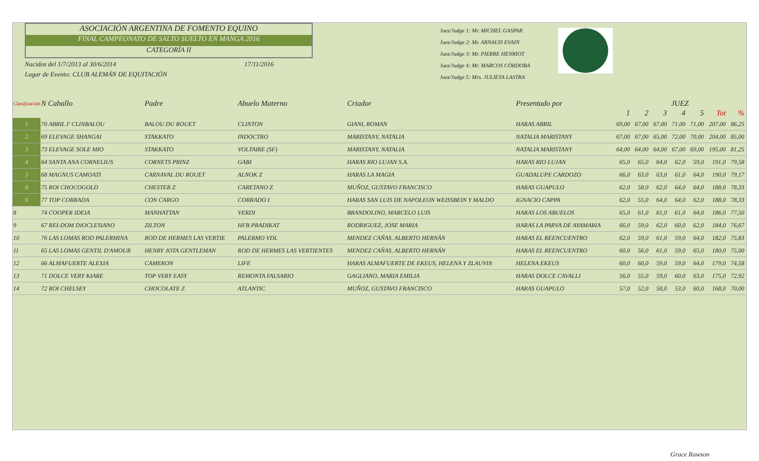ASOCIACIÓN ARGENTINA DE FOMENTO EQUINO
FINAL CAMPEONATO DE SALTO SUELTO EN MANGA 2016
CATEGORÍA II
Nacidos del 1/7/2013 al 30/6/2014 17/11/2016
Lugar de Evento: CLUB ALEMÁN DE EQUITACIÓN
Juez/Judge 1: Mr. MICHEL GASPAR
Juez/Judge 2: Mr. ARNAUD EVAIN
Juez/Judge 3: Mr. PIERRE HENRIOT
Juez/Judge 4: Mr. MARCOS CÓRDOBA
Juez/Judge 5: Mrs. JULIETA LASTRA
| Clasificación | N Caballo | Padre | Abuelo Materno | Criador | Presentado por | JUEZ | | | | | | |
| --- | --- | --- | --- | --- | --- | --- | --- | --- | --- | --- | --- | --- |
| | | | | | | 1 | 2 | 3 | 4 | 5 | Tot | % |
| 1 | 70 ABRIL I' CLINBALOU | BALOU DU ROUET | CLINTON | GIANI, ROMAN | HARAS ABRIL | 69,00 | 67,00 | 67,00 | 71,00 | 71,00 | 207,00 | 86,25 |
| 2 | 69 ELEVAGE SHANGAI | STAKKATO | INDOCTRO | MARISTANY, NATALIA | NATALIA MARISTANY | 67,00 | 67,00 | 65,00 | 72,00 | 70,00 | 204,00 | 85,00 |
| 3 | 73 ELEVAGE SOLE MIO | STAKKATO | VOLTAIRE (SF) | MARISTANY, NATALIA | NATALIA MARISTANY | 64,00 | 64,00 | 64,00 | 67,00 | 69,00 | 195,00 | 81,25 |
| 4 | 64 SANTA ANA CORNELIUS | CORNETS PRINZ | GABI | HARAS RIO LUJAN S.A. | HARAS RIO LUJAN | 65,0 | 65,0 | 64,0 | 62,0 | 59,0 | 191,0 | 79,58 |
| 5 | 68 MAGNUS CAMOATI | CARNAVAL DU ROUET | ALNOK Z | HARAS LA MAGIA | GUADALUPE CARDOZO | 66,0 | 63,0 | 63,0 | 61,0 | 64,0 | 190,0 | 79,17 |
| 6 | 75 ROI CHOCOGOLD | CHESTER Z | CARETANO Z | MUÑOZ, GUSTAVO FRANCISCO | HARAS GUAPULO | 62,0 | 58,0 | 62,0 | 64,0 | 64,0 | 188,0 | 78,33 |
| 6 | 77 TOP CORRADA | CON CARGO | CORRADO I | HARAS SAN LUIS DE NAPOLEON WEISSBEIN Y MALDO | IGNACIO CAPPA | 62,0 | 55,0 | 64,0 | 64,0 | 62,0 | 188,0 | 78,33 |
| 8 | 74 COOPER IDEIA | MANHATTAN | VERDI | BRANDOLINO, MARCELO LUIS | HARAS LOS ABUELOS | 65,0 | 61,0 | 61,0 | 61,0 | 64,0 | 186,0 | 77,50 |
| 9 | 67 REI-DOM DIOCLESIANO | ZILTON | HFB PRADIKAT | RODRIGUEZ, JOSE MARIA | HARAS LA PARVA DE AYAMARIA | 66,0 | 59,0 | 62,0 | 60,0 | 62,0 | 184,0 | 76,67 |
| 10 | 76 LAS LOMAS ROD PALERMINA | ROD DE HERMES LAS VERTIE | PALERMO VDL | MENDEZ CAÑAS, ALBERTO HERNÁN | HARAS EL REENCUENTRO | 62,0 | 59,0 | 61,0 | 59,0 | 64,0 | 182,0 | 75,83 |
| 11 | 65 LAS LOMAS GENTIL D'AMOUR | HENRY JOTA GENTLEMAN | ROD DE HERMES LAS VERTIENTES | MENDEZ CAÑAS, ALBERTO HERNÁN | HARAS EL REENCUENTRO | 60,0 | 56,0 | 61,0 | 59,0 | 65,0 | 180,0 | 75,00 |
| 12 | 66 ALMAFUERTE ALEXIA | CAMERON | LIFE | HARAS ALMAFUERTE DE EKEUS, HELENA Y ZLAUVIN | HELENA EKEUS | 60,0 | 60,0 | 59,0 | 59,0 | 64,0 | 179,0 | 74,58 |
| 13 | 71 DOLCE VERY KIARE | TOP VERY EASY | REMONTA FALSARIO | GAGLIANO, MARIA EMILIA | HARAS DOLCE CAVALLI | 56,0 | 55,0 | 59,0 | 60,0 | 63,0 | 175,0 | 72,92 |
| 14 | 72 ROI CHELSEY | CHOCOLATE Z | ATLANTIC | MUÑOZ, GUSTAVO FRANCISCO | HARAS GUAPULO | 57,0 | 52,0 | 58,0 | 53,0 | 60,0 | 168,0 | 70,00 |
Grace Rawson